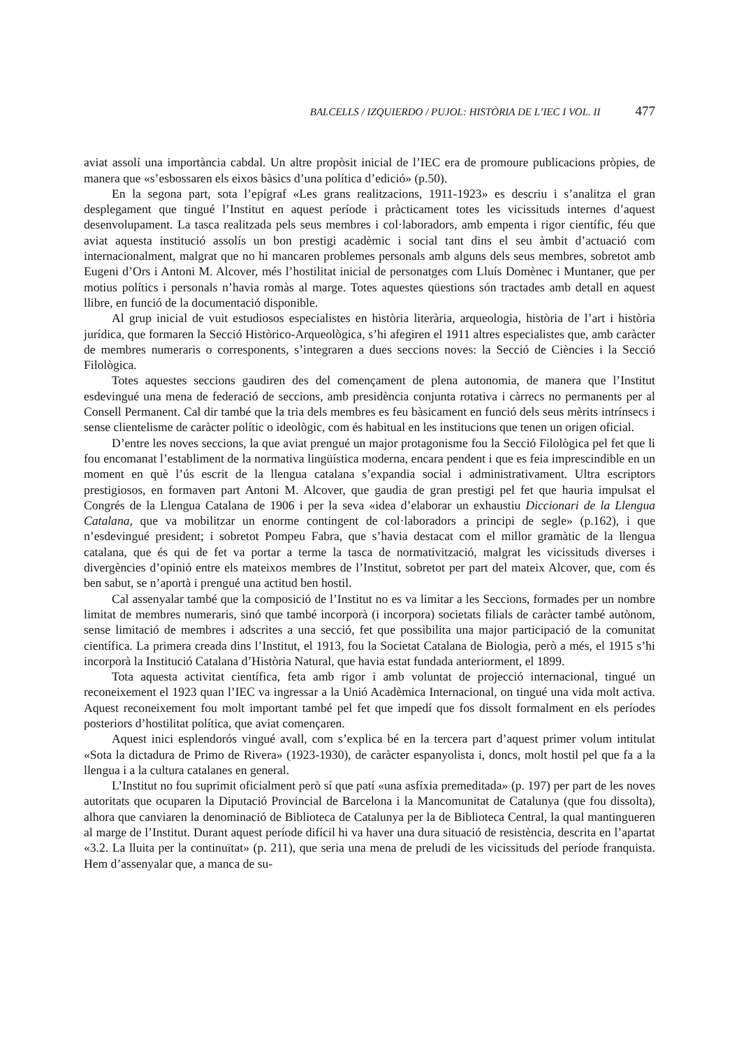BALCELLS / IZQUIERDO / PUJOL: HISTÒRIA DE L’IEC I VOL. II 477
aviat assolí una importància cabdal. Un altre propòsit inicial de l’IEC era de promoure publicacions pròpies, de manera que «s’esbossaren els eixos bàsics d’una política d’edició» (p.50).
En la segona part, sota l’epígraf «Les grans realitzacions, 1911-1923» es descriu i s’analitza el gran desplegament que tingué l’Institut en aquest període i pràcticament totes les vicissituds internes d’aquest desenvolupament. La tasca realitzada pels seus membres i col·laboradors, amb empenta i rigor científic, féu que aviat aquesta institució assolís un bon prestigi acadèmic i social tant dins el seu àmbit d’actuació com internacionalment, malgrat que no hi mancaren problemes personals amb alguns dels seus membres, sobretot amb Eugeni d’Ors i Antoni M. Alcover, més l’hostilitat inicial de personatges com Lluís Domènec i Muntaner, que per motius polítics i personals n’havia romàs al marge. Totes aquestes qüestions són tractades amb detall en aquest llibre, en funció de la documentació disponible.
Al grup inicial de vuit estudiosos especialistes en història literària, arqueologia, història de l’art i història jurídica, que formaren la Secció Històrico-Arqueològica, s’hi afegiren el 1911 altres especialistes que, amb caràcter de membres numeraris o corresponents, s’integraren a dues seccions noves: la Secció de Ciències i la Secció Filològica.
Totes aquestes seccions gaudiren des del començament de plena autonomia, de manera que l’Institut esdevingué una mena de federació de seccions, amb presidència conjunta rotativa i càrrecs no permanents per al Consell Permanent. Cal dir també que la tria dels membres es feu bàsicament en funció dels seus mèrits intrínsecs i sense clientelisme de caràcter polític o ideològic, com és habitual en les institucions que tenen un origen oficial.
D’entre les noves seccions, la que aviat prengué un major protagonisme fou la Secció Filològica pel fet que li fou encomanat l’establiment de la normativa lingüística moderna, encara pendent i que es feia imprescindible en un moment en què l’ús escrit de la llengua catalana s’expandia social i administrativament. Ultra escriptors prestigiosos, en formaven part Antoni M. Alcover, que gaudia de gran prestigi pel fet que hauria impulsat el Congrés de la Llengua Catalana de 1906 i per la seva «idea d’elaborar un exhaustiu Diccionari de la Llengua Catalana, que va mobilitzar un enorme contingent de col·laboradors a principi de segle» (p.162), i que n’esdevingué president; i sobretot Pompeu Fabra, que s’havia destacat com el millor gramàtic de la llengua catalana, que és qui de fet va portar a terme la tasca de normativització, malgrat les vicissituds diverses i divergències d’opinió entre els mateixos membres de l’Institut, sobretot per part del mateix Alcover, que, com és ben sabut, se n’aportà i prengué una actitud ben hostil.
Cal assenyalar també que la composició de l’Institut no es va limitar a les Seccions, formades per un nombre limitat de membres numeraris, sinó que també incorporà (i incorpora) societats filials de caràcter també autònom, sense limitació de membres i adscrites a una secció, fet que possibilita una major participació de la comunitat científica. La primera creada dins l’Institut, el 1913, fou la Societat Catalana de Biologia, però a més, el 1915 s’hi incorporà la Institució Catalana d’Història Natural, que havia estat fundada anteriorment, el 1899.
Tota aquesta activitat científica, feta amb rigor i amb voluntat de projecció internacional, tingué un reconeixement el 1923 quan l’IEC va ingressar a la Unió Acadèmica Internacional, on tingué una vida molt activa. Aquest reconeixement fou molt important també pel fet que impedí que fos dissolt formalment en els períodes posteriors d’hostilitat política, que aviat començaren.
Aquest inici esplendorós vingué avall, com s’explica bé en la tercera part d’aquest primer volum intitulat «Sota la dictadura de Primo de Rivera» (1923-1930), de caràcter espanyolista i, doncs, molt hostil pel que fa a la llengua i a la cultura catalanes en general.
L’Institut no fou suprimit oficialment però sí que patí «una asfíxia premeditada» (p. 197) per part de les noves autoritats que ocuparen la Diputació Provincial de Barcelona i la Mancomunitat de Catalunya (que fou dissolta), alhora que canviaren la denominació de Biblioteca de Catalunya per la de Biblioteca Central, la qual mantingueren al marge de l’Institut. Durant aquest període difícil hi va haver una dura situació de resistència, descrita en l’apartat «3.2. La lluita per la continuïtat» (p. 211), que seria una mena de preludi de les vicissituds del període franquista. Hem d’assenyalar que, a manca de su-